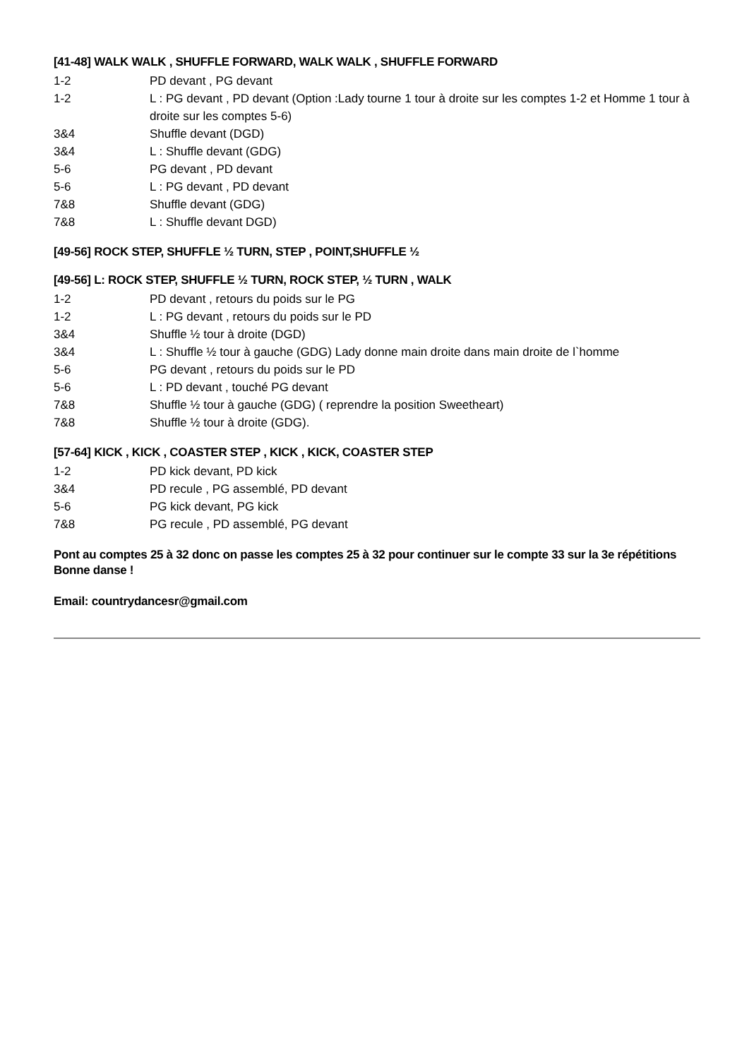[41-48] WALK WALK , SHUFFLE FORWARD, WALK WALK , SHUFFLE FORWARD
1-2 PD devant , PG devant
1-2 L : PG devant , PD devant (Option :Lady tourne 1 tour à droite sur les comptes 1-2 et Homme 1 tour à droite sur les comptes 5-6)
3&4 Shuffle devant (DGD)
3&4 L : Shuffle devant (GDG)
5-6 PG devant , PD devant
5-6 L : PG devant , PD devant
7&8 Shuffle devant (GDG)
7&8 L : Shuffle devant DGD)
[49-56] ROCK STEP, SHUFFLE ½ TURN, STEP , POINT,SHUFFLE ½
[49-56] L: ROCK STEP, SHUFFLE ½ TURN, ROCK STEP, ½ TURN , WALK
1-2 PD devant , retours du poids sur le PG
1-2 L : PG devant , retours du poids sur le PD
3&4 Shuffle ½ tour à droite (DGD)
3&4 L : Shuffle ½ tour à gauche (GDG) Lady donne main droite dans main droite de l`homme
5-6 PG devant , retours du poids sur le PD
5-6 L : PD devant , touché PG devant
7&8 Shuffle ½ tour à gauche (GDG) ( reprendre la position Sweetheart)
7&8 Shuffle ½ tour à droite (GDG).
[57-64] KICK , KICK , COASTER STEP , KICK , KICK, COASTER STEP
1-2 PD kick devant, PD kick
3&4 PD recule , PG assemblé, PD devant
5-6 PG kick devant, PG kick
7&8 PG recule , PD assemblé, PG devant
Pont au comptes 25 à 32 donc on passe les comptes 25 à 32 pour continuer sur le compte 33 sur la 3e répétitions
Bonne danse !
Email: countrydancesr@gmail.com